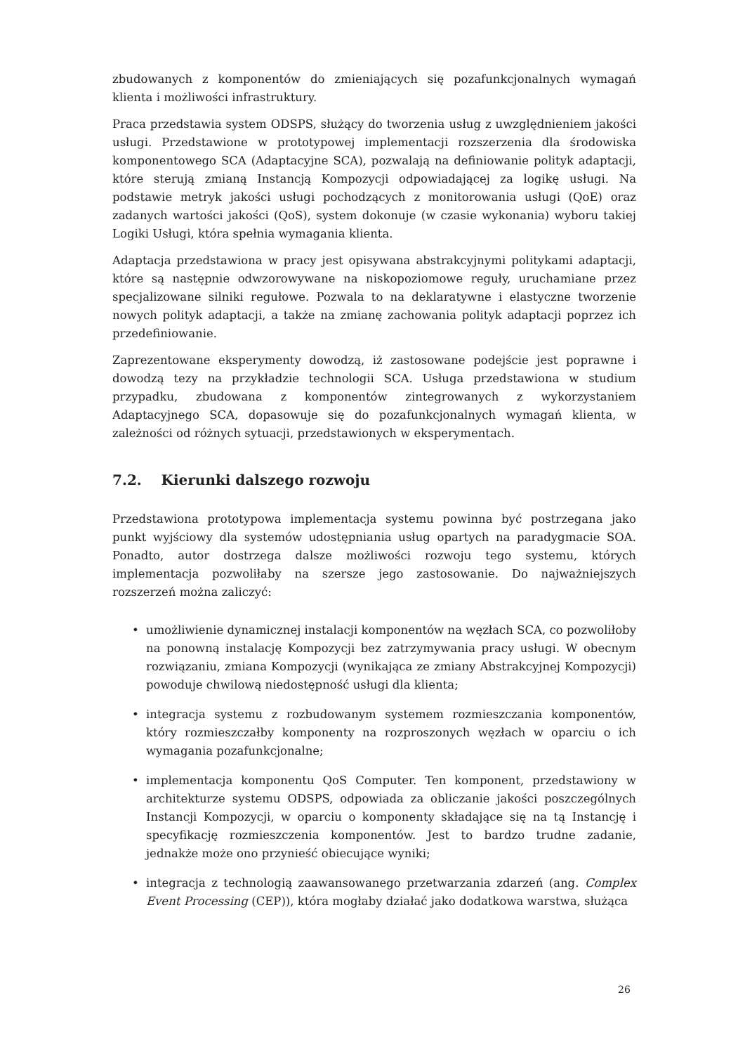zbudowanych z komponentów do zmieniających się pozafunkcjonalnych wymagań klienta i możliwości infrastruktury.
Praca przedstawia system ODSPS, służący do tworzenia usług z uwzględnieniem jakości usługi. Przedstawione w prototypowej implementacji rozszerzenia dla środowiska komponentowego SCA (Adaptacyjne SCA), pozwalają na definiowanie polityk adaptacji, które sterują zmianą Instancją Kompozycji odpowiadającej za logikę usługi. Na podstawie metryk jakości usługi pochodzących z monitorowania usługi (QoE) oraz zadanych wartości jakości (QoS), system dokonuje (w czasie wykonania) wyboru takiej Logiki Usługi, która spełnia wymagania klienta.
Adaptacja przedstawiona w pracy jest opisywana abstrakcyjnymi politykami adaptacji, które są następnie odwzorowywane na niskopoziomowe reguły, uruchamiane przez specjalizowane silniki regułowe. Pozwala to na deklaratywne i elastyczne tworzenie nowych polityk adaptacji, a także na zmianę zachowania polityk adaptacji poprzez ich przedefiniowanie.
Zaprezentowane eksperymenty dowodzą, iż zastosowane podejście jest poprawne i dowodzą tezy na przykładzie technologii SCA. Usługa przedstawiona w studium przypadku, zbudowana z komponentów zintegrowanych z wykorzystaniem Adaptacyjnego SCA, dopasowuje się do pozafunkcjonalnych wymagań klienta, w zależności od różnych sytuacji, przedstawionych w eksperymentach.
7.2. Kierunki dalszego rozwoju
Przedstawiona prototypowa implementacja systemu powinna być postrzegana jako punkt wyjściowy dla systemów udostępniania usług opartych na paradygmacie SOA. Ponadto, autor dostrzega dalsze możliwości rozwoju tego systemu, których implementacja pozwoliłaby na szersze jego zastosowanie. Do najważniejszych rozszerzeń można zaliczyć:
• umożliwienie dynamicznej instalacji komponentów na węzłach SCA, co pozwoliłoby na ponowną instalację Kompozycji bez zatrzymywania pracy usługi. W obecnym rozwiązaniu, zmiana Kompozycji (wynikająca ze zmiany Abstrakcyjnej Kompozycji) powoduje chwilową niedostępność usługi dla klienta;
• integracja systemu z rozbudowanym systemem rozmieszczania komponentów, który rozmieszczałby komponenty na rozproszonych węzłach w oparciu o ich wymagania pozafunkcjonalne;
• implementacja komponentu QoS Computer. Ten komponent, przedstawiony w architekturze systemu ODSPS, odpowiada za obliczanie jakości poszczególnych Instancji Kompozycji, w oparciu o komponenty składające się na tą Instancję i specyfikację rozmieszczenia komponentów. Jest to bardzo trudne zadanie, jednakże może ono przynieść obiecujące wyniki;
• integracja z technologią zaawansowanego przetwarzania zdarzeń (ang. Complex Event Processing (CEP)), która mogłaby działać jako dodatkowa warstwa, służąca
26